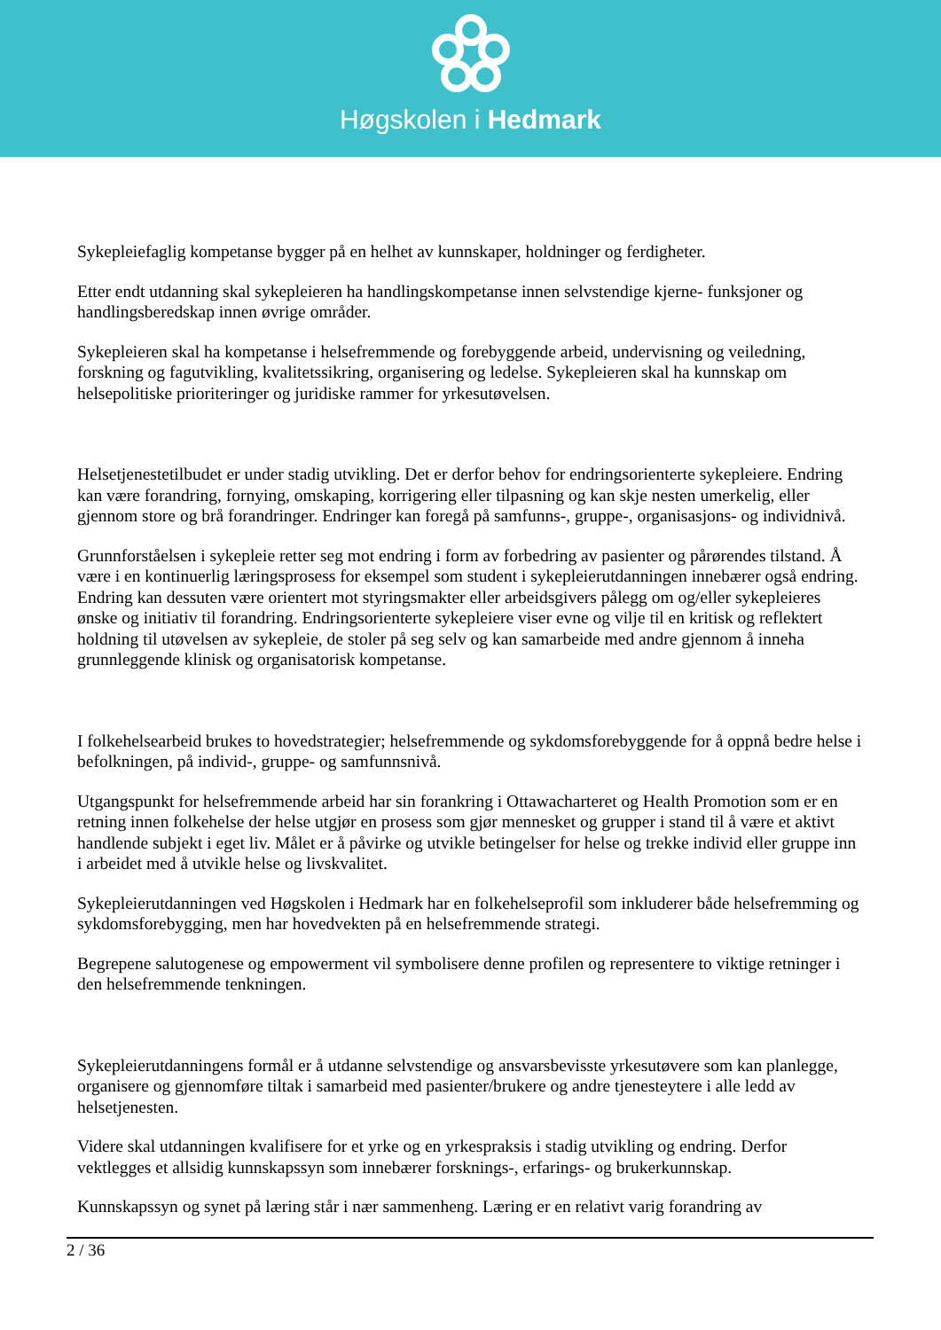Høgskolen i Hedmark
Sykepleiefaglig kompetanse bygger på en helhet av kunnskaper, holdninger og ferdigheter.
Etter endt utdanning skal sykepleieren ha handlingskompetanse innen selvstendige kjerne- funksjoner og handlingsberedskap innen øvrige områder.
Sykepleieren skal ha kompetanse i helsefremmende og forebyggende arbeid, undervisning og veiledning, forskning og fagutvikling, kvalitetssikring, organisering og ledelse. Sykepleieren skal ha kunnskap om helsepolitiske prioriteringer og juridiske rammer for yrkesutøvelsen.
Helsetjenestetilbudet er under stadig utvikling. Det er derfor behov for endringsorienterte sykepleiere. Endring kan være forandring, fornying, omskaping, korrigering eller tilpasning og kan skje nesten umerkelig, eller gjennom store og brå forandringer. Endringer kan foregå på samfunns-, gruppe-, organisasjons- og individnivå.
Grunnforståelsen i sykepleie retter seg mot endring i form av forbedring av pasienter og pårørendes tilstand. Å være i en kontinuerlig læringsprosess for eksempel som student i sykepleierutdanningen innebærer også endring. Endring kan dessuten være orientert mot styringsmakter eller arbeidsgivers pålegg om og/eller sykepleieres ønske og initiativ til forandring. Endringsorienterte sykepleiere viser evne og vilje til en kritisk og reflektert holdning til utøvelsen av sykepleie, de stoler på seg selv og kan samarbeide med andre gjennom å inneha grunnleggende klinisk og organisatorisk kompetanse.
I folkehelsearbeid brukes to hovedstrategier; helsefremmende og sykdomsforebyggende for å oppnå bedre helse i befolkningen, på individ-, gruppe- og samfunnsnivå.
Utgangspunkt for helsefremmende arbeid har sin forankring i Ottawacharteret og Health Promotion som er en retning innen folkehelse der helse utgjør en prosess som gjør mennesket og grupper i stand til å være et aktivt handlende subjekt i eget liv. Målet er å påvirke og utvikle betingelser for helse og trekke individ eller gruppe inn i arbeidet med å utvikle helse og livskvalitet.
Sykepleierutdanningen ved Høgskolen i Hedmark har en folkehelseprofil som inkluderer både helsefremming og sykdomsforebygging, men har hovedvekten på en helsefremmende strategi.
Begrepene salutogenese og empowerment vil symbolisere denne profilen og representere to viktige retninger i den helsefremmende tenkningen.
Sykepleierutdanningens formål er å utdanne selvstendige og ansvarsbevisste yrkesutøvere som kan planlegge, organisere og gjennomføre tiltak i samarbeid med pasienter/brukere og andre tjenesteytere i alle ledd av helsetjenesten.
Videre skal utdanningen kvalifisere for et yrke og en yrkespraksis i stadig utvikling og endring. Derfor vektlegges et allsidig kunnskapssyn som innebærer forsknings-, erfarings- og brukerkunnskap.
Kunnskapssyn og synet på læring står i nær sammenheng. Læring er en relativt varig forandring av
2 / 36